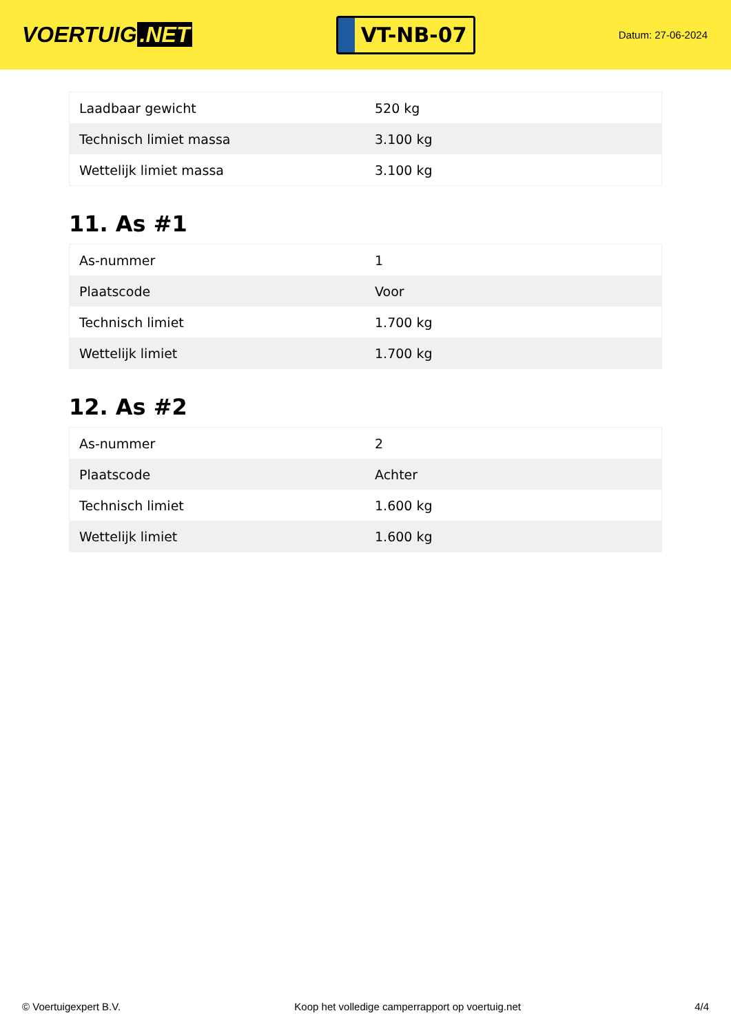VOERTUIG.NET
VT-NB-07
Datum: 27-06-2024
| Laadbaar gewicht | 520 kg |
| Technisch limiet massa | 3.100 kg |
| Wettelijk limiet massa | 3.100 kg |
11. As #1
| As-nummer | 1 |
| Plaatscode | Voor |
| Technisch limiet | 1.700 kg |
| Wettelijk limiet | 1.700 kg |
12. As #2
| As-nummer | 2 |
| Plaatscode | Achter |
| Technisch limiet | 1.600 kg |
| Wettelijk limiet | 1.600 kg |
© Voertuigexpert B.V. Koop het volledige camperrapport op voertuig.net 4/4